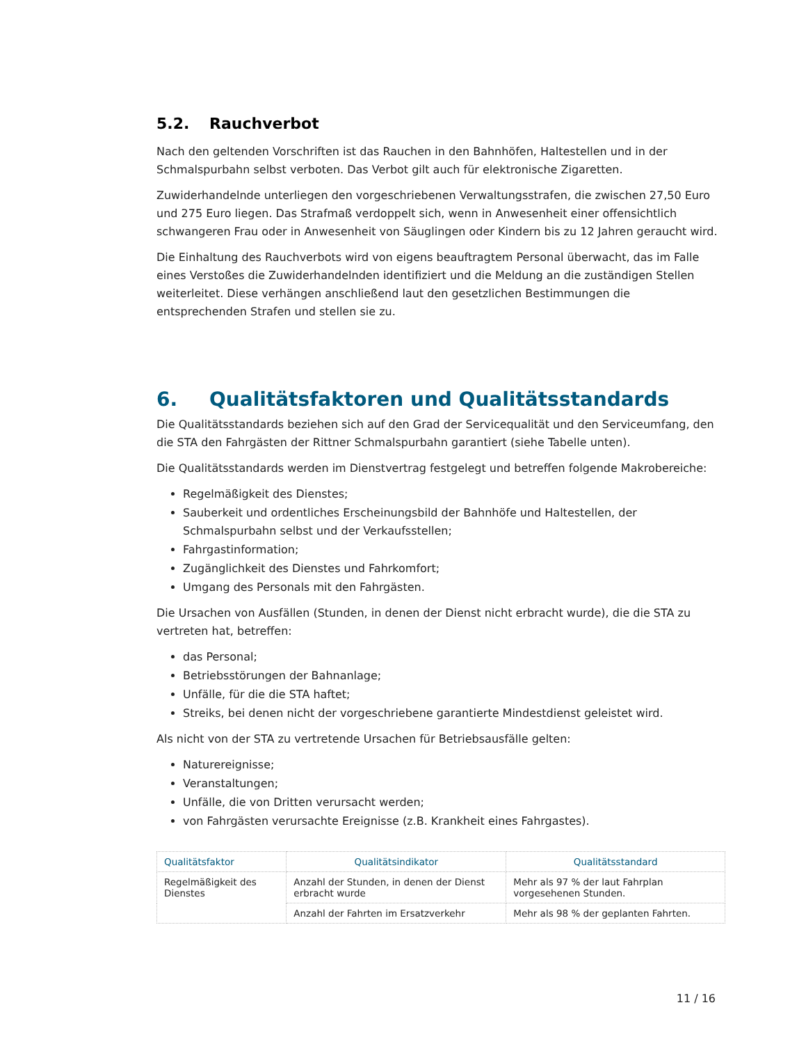5.2. Rauchverbot
Nach den geltenden Vorschriften ist das Rauchen in den Bahnhöfen, Haltestellen und in der Schmalspurbahn selbst verboten. Das Verbot gilt auch für elektronische Zigaretten.
Zuwiderhandelnde unterliegen den vorgeschriebenen Verwaltungsstrafen, die zwischen 27,50 Euro und 275 Euro liegen. Das Strafmaß verdoppelt sich, wenn in Anwesenheit einer offensichtlich schwangeren Frau oder in Anwesenheit von Säuglingen oder Kindern bis zu 12 Jahren geraucht wird.
Die Einhaltung des Rauchverbots wird von eigens beauftragtem Personal überwacht, das im Falle eines Verstoßes die Zuwiderhandelnden identifiziert und die Meldung an die zuständigen Stellen weiterleitet. Diese verhängen anschließend laut den gesetzlichen Bestimmungen die entsprechenden Strafen und stellen sie zu.
6. Qualitätsfaktoren und Qualitätsstandards
Die Qualitätsstandards beziehen sich auf den Grad der Servicequalität und den Serviceumfang, den die STA den Fahrgästen der Rittner Schmalspurbahn garantiert (siehe Tabelle unten).
Die Qualitätsstandards werden im Dienstvertrag festgelegt und betreffen folgende Makrobereiche:
Regelmäßigkeit des Dienstes;
Sauberkeit und ordentliches Erscheinungsbild der Bahnhöfe und Haltestellen, der Schmalspurbahn selbst und der Verkaufsstellen;
Fahrgastinformation;
Zugänglichkeit des Dienstes und Fahrkomfort;
Umgang des Personals mit den Fahrgästen.
Die Ursachen von Ausfällen (Stunden, in denen der Dienst nicht erbracht wurde), die die STA zu vertreten hat, betreffen:
das Personal;
Betriebsstörungen der Bahnanlage;
Unfälle, für die die STA haftet;
Streiks, bei denen nicht der vorgeschriebene garantierte Mindestdienst geleistet wird.
Als nicht von der STA zu vertretende Ursachen für Betriebsausfälle gelten:
Naturereignisse;
Veranstaltungen;
Unfälle, die von Dritten verursacht werden;
von Fahrgästen verursachte Ereignisse (z.B. Krankheit eines Fahrgastes).
| Qualitätsfaktor | Qualitätsindikator | Qualitätsstandard |
| --- | --- | --- |
| Regelmäßigkeit des Dienstes | Anzahl der Stunden, in denen der Dienst erbracht wurde | Mehr als 97 % der laut Fahrplan vorgesehenen Stunden. |
| | Anzahl der Fahrten im Ersatzverkehr | Mehr als 98 % der geplanten Fahrten. |
11 / 16